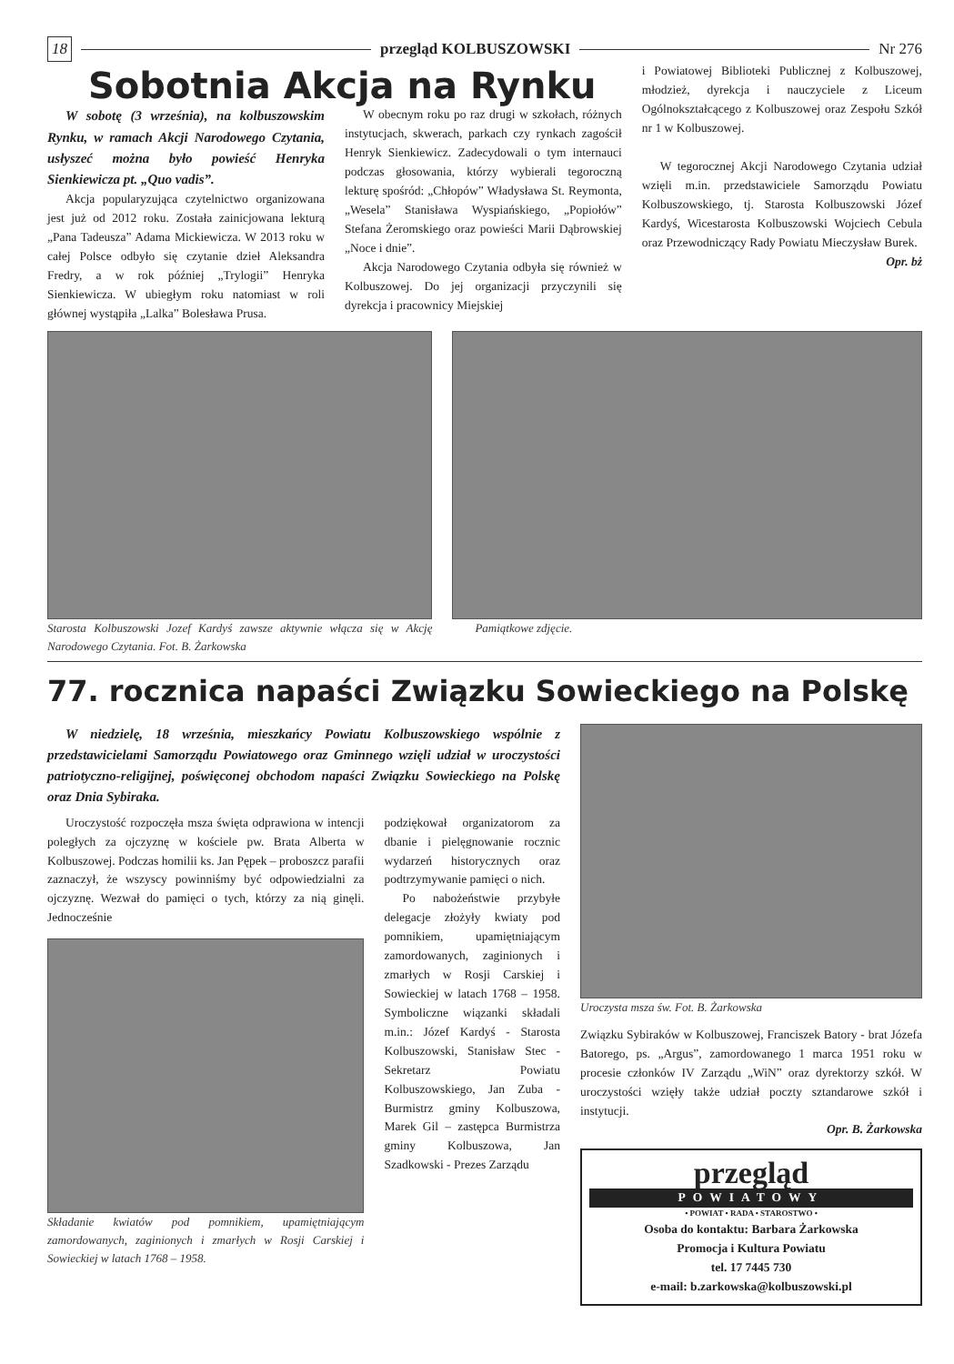18 przegląd KOLBUSZOWSKI Nr 276
Sobotnia Akcja na Rynku
W sobotę (3 września), na kolbuszowskim Rynku, w ramach Akcji Narodowego Czytania, usłyszeć można było powieść Henryka Sienkiewicza pt. „Quo vadis”.
Akcja popularyzująca czytelnictwo organizowana jest już od 2012 roku. Została zainicjowana lekturą „Pana Tadeusza” Adama Mickiewicza. W 2013 roku w całej Polsce odbyło się czytanie dzieł Aleksandra Fredry, a w rok później „Trylogii” Henryka Sienkiewicza. W ubiegłym roku natomiast w roli głównej wystąpiła „Lalka” Bolesława Prusa.
W obecnym roku po raz drugi w szkołach, różnych instytucjach, skwerach, parkach czy rynkach zagościł Henryk Sienkiewicz. Zadecydowali o tym internauci podczas głosowania, którzy wybierali tegoroczną lekturę spośród: „Chłopów” Władysława St. Reymonta, „Wesela” Stanisława Wyspiańskiego, „Popiołów” Stefana Żeromskiego oraz powieści Marii Dąbrowskiej „Noce i dnie”.
Akcja Narodowego Czytania odbyła się również w Kolbuszowej. Do jej organizacji przyczynili się dyrekcja i pracownicy Miejskiej
i Powiatowej Biblioteki Publicznej z Kolbuszowej, młodzież, dyrekcja i nauczyciele z Liceum Ogólnokształcącego z Kolbuszowej oraz Zespołu Szkół nr 1 w Kolbuszowej.
W tegorocznej Akcji Narodowego Czytania udział wzięli m.in. przedstawiciele Samorządu Powiatu Kolbuszowskiego, tj. Starosta Kolbuszowski Józef Kardyś, Wicestarosta Kolbuszowski Wojciech Cebula oraz Przewodniczący Rady Powiatu Mieczysław Burek.
Opr. bż
Starosta Kolbuszowski Jozef Kardyś zawsze aktywnie włącza się w Akcję Narodowego Czytania. Fot. B. Żarkowska
Pamiątkowe zdjęcie.
77. rocznica napaści Związku Sowieckiego na Polskę
W niedzielę, 18 września, mieszkańcy Powiatu Kolbuszowskiego wspólnie z przedstawicielami Samorządu Powiatowego oraz Gminnego wzięli udział w uroczystości patriotyczno-religijnej, poświęconej obchodom napaści Związku Sowieckiego na Polskę oraz Dnia Sybiraka.
Uroczystość rozpoczęła msza święta odprawiona w intencji poległych za ojczyznę w kościele pw. Brata Alberta w Kolbuszowej. Podczas homilii ks. Jan Pępek – proboszcz parafii zaznaczył, że wszyscy powinniśmy być odpowiedzialni za ojczyznę. Wezwał do pamięci o tych, którzy za nią ginęli. Jednocześnie
Składanie kwiatów pod pomnikiem, upamiętniającym zamordowanych, zaginionych i zmarłych w Rosji Carskiej i Sowieckiej w latach 1768 – 1958.
podziękował organizatorom za dbanie i pielęgnowanie rocznic wydarzeń historycznych oraz podtrzymywanie pamięci o nich.
Po nabożeństwie przybyłe delegacje złożyły kwiaty pod pomnikiem, upamiętniającym zamordowanych, zaginionych i zmarłych w Rosji Carskiej i Sowieckiej w latach 1768 – 1958. Symboliczne wiązanki składali m.in.: Józef Kardyś - Starosta Kolbuszowski, Stanisław Stec - Sekretarz Powiatu Kolbuszowskiego, Jan Zuba - Burmistrz gminy Kolbuszowa, Marek Gil – zastępca Burmistrza gminy Kolbuszowa, Jan Szadkowski - Prezes Zarządu
Uroczysta msza św. Fot. B. Żarkowska
Związku Sybiraków w Kolbuszowej, Franciszek Batory - brat Józefa Batorego, ps. „Argus”, zamordowanego 1 marca 1951 roku w procesie członków IV Zarządu „WiN” oraz dyrektorzy szkół. W uroczystości wzięły także udział poczty sztandarowe szkół i instytucji.
Opr. B. Żarkowska
przegląd
POWIATOWY
• POWIAT • RADA • STAROSTWO •
Osoba do kontaktu: Barbara Żarkowska
Promocja i Kultura Powiatu
tel. 17 7445 730
e-mail: b.zarkowska@kolbuszowski.pl